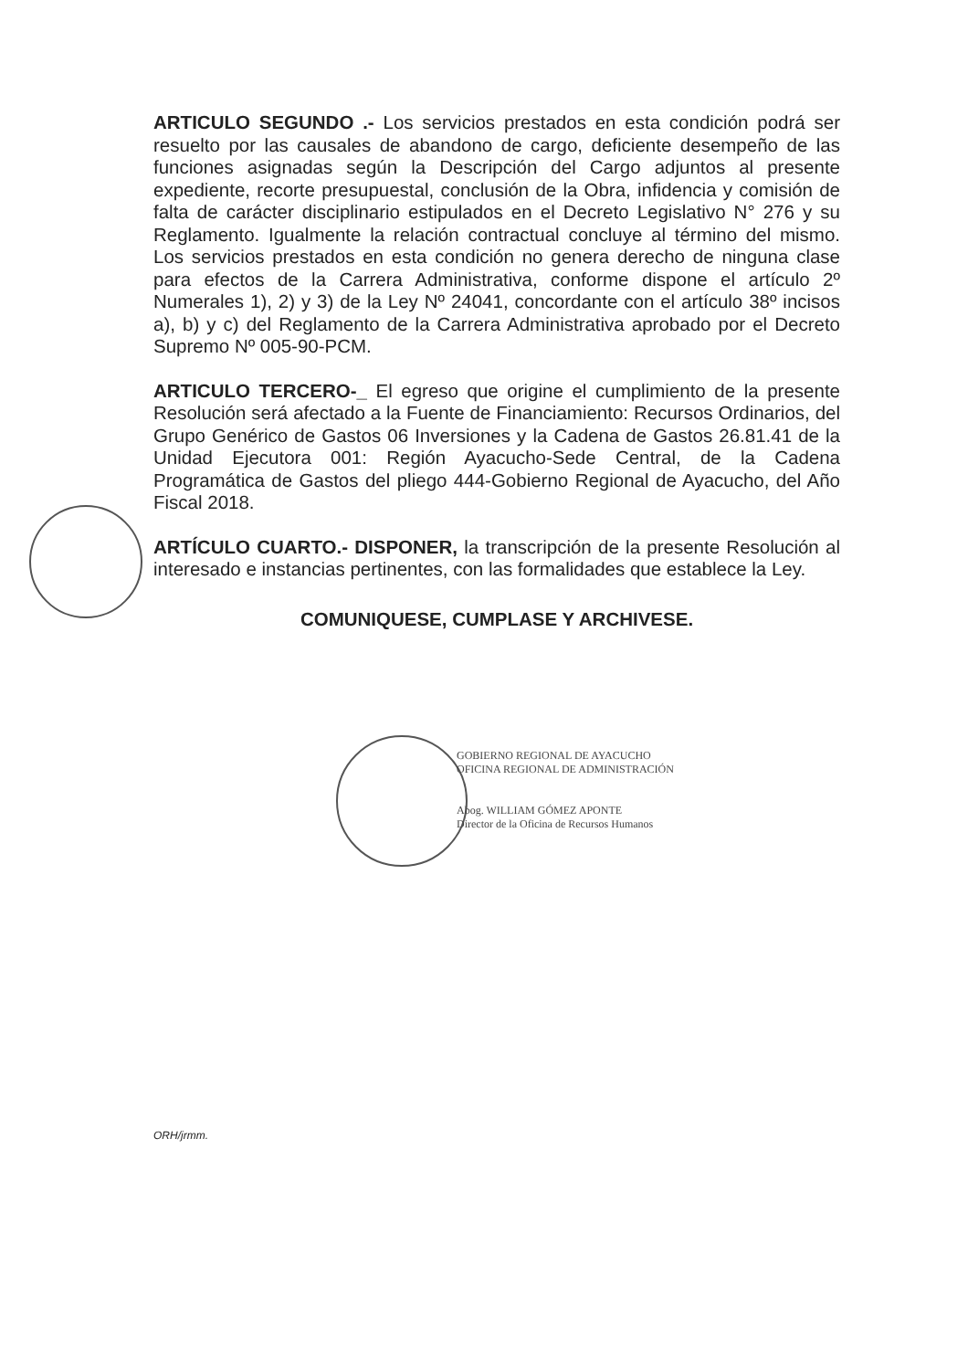ARTICULO SEGUNDO .- Los servicios prestados en esta condición podrá ser resuelto por las causales de abandono de cargo, deficiente desempeño de las funciones asignadas según la Descripción del Cargo adjuntos al presente expediente, recorte presupuestal, conclusión de la Obra, infidencia y comisión de falta de carácter disciplinario estipulados en el Decreto Legislativo N° 276 y su Reglamento. Igualmente la relación contractual concluye al término del mismo. Los servicios prestados en esta condición no genera derecho de ninguna clase para efectos de la Carrera Administrativa, conforme dispone el artículo 2º Numerales 1), 2) y 3) de la Ley Nº 24041, concordante con el artículo 38º incisos a), b) y c) del Reglamento de la Carrera Administrativa aprobado por el Decreto Supremo Nº 005-90-PCM.
ARTICULO TERCERO-_ El egreso que origine el cumplimiento de la presente Resolución será afectado a la Fuente de Financiamiento: Recursos Ordinarios, del Grupo Genérico de Gastos 06 Inversiones y la Cadena de Gastos 26.81.41 de la Unidad Ejecutora 001: Región Ayacucho-Sede Central, de la Cadena Programática de Gastos del pliego 444-Gobierno Regional de Ayacucho, del Año Fiscal 2018.
ARTÍCULO CUARTO.- DISPONER, la transcripción de la presente Resolución al interesado e instancias pertinentes, con las formalidades que establece la Ley.
COMUNIQUESE, CUMPLASE Y ARCHIVESE.
GOBIERNO REGIONAL DE AYACUCHO
OFICINA REGIONAL DE ADMINISTRACIÓN
Abog. WILLIAM GÓMEZ APONTE
Director de la Oficina de Recursos Humanos
ORH/jrmm.